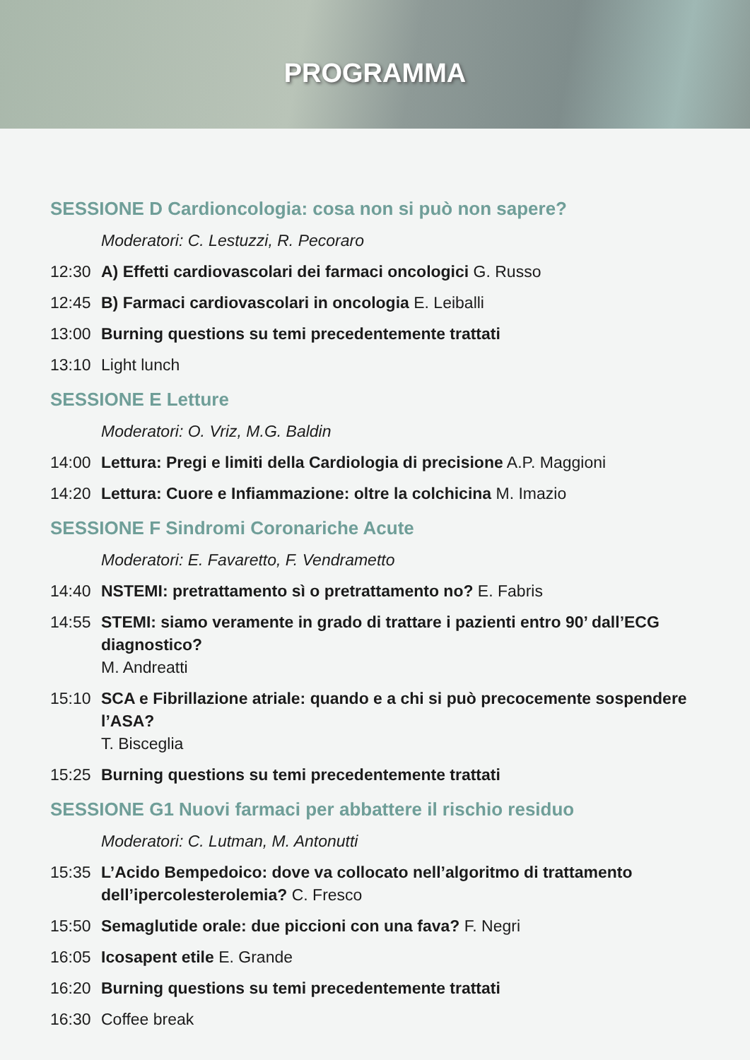PROGRAMMA
SESSIONE D Cardioncologia: cosa non si può non sapere?
Moderatori: C. Lestuzzi, R. Pecoraro
12:30 A) Effetti cardiovascolari dei farmaci oncologici G. Russo
12:45 B) Farmaci cardiovascolari in oncologia E. Leiballi
13:00 Burning questions su temi precedentemente trattati
13:10 Light lunch
SESSIONE E Letture
Moderatori: O. Vriz, M.G. Baldin
14:00 Lettura: Pregi e limiti della Cardiologia di precisione A.P. Maggioni
14:20 Lettura: Cuore e Infiammazione: oltre la colchicina M. Imazio
SESSIONE F Sindromi Coronariche Acute
Moderatori: E. Favaretto, F. Vendrametto
14:40 NSTEMI: pretrattamento sì o pretrattamento no? E. Fabris
14:55 STEMI: siamo veramente in grado di trattare i pazienti entro 90’ dall’ECG diagnostico?
M. Andreatti
15:10 SCA e Fibrillazione atriale: quando e a chi si può precocemente sospendere l’ASA?
T. Bisceglia
15:25 Burning questions su temi precedentemente trattati
SESSIONE G1 Nuovi farmaci per abbattere il rischio residuo
Moderatori: C. Lutman, M. Antonutti
15:35 L’Acido Bempedoico: dove va collocato nell’algoritmo di trattamento
dell’ipercolesterolemia? C. Fresco
15:50 Semaglutide orale: due piccioni con una fava? F. Negri
16:05 Icosapent etile E. Grande
16:20 Burning questions su temi precedentemente trattati
16:30 Coffee break